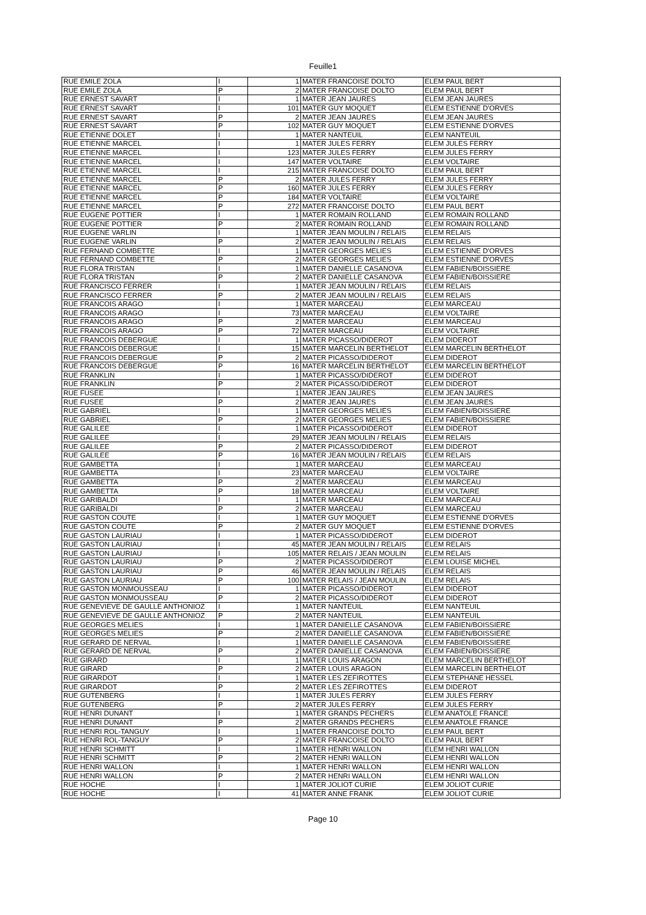Feuille1
| RUE EMILE ZOLA | I | 1 | MATER FRANCOISE DOLTO | ELEM PAUL BERT |
| RUE EMILE ZOLA | P | 2 | MATER FRANCOISE DOLTO | ELEM PAUL BERT |
| RUE ERNEST SAVART | I | 1 | MATER JEAN JAURES | ELEM JEAN JAURES |
| RUE ERNEST SAVART | I | 101 | MATER GUY MOQUET | ELEM ESTIENNE D'ORVES |
| RUE ERNEST SAVART | P | 2 | MATER JEAN JAURES | ELEM JEAN JAURES |
| RUE ERNEST SAVART | P | 102 | MATER GUY MOQUET | ELEM ESTIENNE D'ORVES |
| RUE ETIENNE DOLET | I | 1 | MATER NANTEUIL | ELEM NANTEUIL |
| RUE ETIENNE MARCEL | I | 1 | MATER JULES FERRY | ELEM JULES FERRY |
| RUE ETIENNE MARCEL | I | 123 | MATER JULES FERRY | ELEM JULES FERRY |
| RUE ETIENNE MARCEL | I | 147 | MATER VOLTAIRE | ELEM VOLTAIRE |
| RUE ETIENNE MARCEL | I | 215 | MATER FRANCOISE DOLTO | ELEM PAUL BERT |
| RUE ETIENNE MARCEL | P | 2 | MATER JULES FERRY | ELEM JULES FERRY |
| RUE ETIENNE MARCEL | P | 160 | MATER JULES FERRY | ELEM JULES FERRY |
| RUE ETIENNE MARCEL | P | 184 | MATER VOLTAIRE | ELEM VOLTAIRE |
| RUE ETIENNE MARCEL | P | 272 | MATER FRANCOISE DOLTO | ELEM PAUL BERT |
| RUE EUGENE POTTIER | I | 1 | MATER ROMAIN ROLLAND | ELEM ROMAIN ROLLAND |
| RUE EUGENE POTTIER | P | 2 | MATER ROMAIN ROLLAND | ELEM ROMAIN ROLLAND |
| RUE EUGENE VARLIN | I | 1 | MATER JEAN MOULIN / RELAIS | ELEM RELAIS |
| RUE EUGENE VARLIN | P | 2 | MATER JEAN MOULIN / RELAIS | ELEM RELAIS |
| RUE FERNAND COMBETTE | I | 1 | MATER GEORGES MELIES | ELEM ESTIENNE D'ORVES |
| RUE FERNAND COMBETTE | P | 2 | MATER GEORGES MELIES | ELEM ESTIENNE D'ORVES |
| RUE FLORA TRISTAN | I | 1 | MATER DANIELLE CASANOVA | ELEM FABIEN/BOISSIERE |
| RUE FLORA TRISTAN | P | 2 | MATER DANIELLE CASANOVA | ELEM FABIEN/BOISSIERE |
| RUE FRANCISCO FERRER | I | 1 | MATER JEAN MOULIN / RELAIS | ELEM RELAIS |
| RUE FRANCISCO FERRER | P | 2 | MATER JEAN MOULIN / RELAIS | ELEM RELAIS |
| RUE FRANCOIS ARAGO | I | 1 | MATER MARCEAU | ELEM MARCEAU |
| RUE FRANCOIS ARAGO | I | 73 | MATER MARCEAU | ELEM VOLTAIRE |
| RUE FRANCOIS ARAGO | P | 2 | MATER MARCEAU | ELEM MARCEAU |
| RUE FRANCOIS ARAGO | P | 72 | MATER MARCEAU | ELEM VOLTAIRE |
| RUE FRANCOIS DEBERGUE | I | 1 | MATER PICASSO/DIDEROT | ELEM DIDEROT |
| RUE FRANCOIS DEBERGUE | I | 15 | MATER MARCELIN BERTHELOT | ELEM MARCELIN BERTHELOT |
| RUE FRANCOIS DEBERGUE | P | 2 | MATER PICASSO/DIDEROT | ELEM DIDEROT |
| RUE FRANCOIS DEBERGUE | P | 16 | MATER MARCELIN BERTHELOT | ELEM MARCELIN BERTHELOT |
| RUE FRANKLIN | I | 1 | MATER PICASSO/DIDEROT | ELEM DIDEROT |
| RUE FRANKLIN | P | 2 | MATER PICASSO/DIDEROT | ELEM DIDEROT |
| RUE FUSEE | I | 1 | MATER JEAN JAURES | ELEM JEAN JAURES |
| RUE FUSEE | P | 2 | MATER JEAN JAURES | ELEM JEAN JAURES |
| RUE GABRIEL | I | 1 | MATER GEORGES MELIES | ELEM FABIEN/BOISSIERE |
| RUE GABRIEL | P | 2 | MATER GEORGES MELIES | ELEM FABIEN/BOISSIERE |
| RUE GALILEE | I | 1 | MATER PICASSO/DIDEROT | ELEM DIDEROT |
| RUE GALILEE | I | 29 | MATER JEAN MOULIN / RELAIS | ELEM RELAIS |
| RUE GALILEE | P | 2 | MATER PICASSO/DIDEROT | ELEM DIDEROT |
| RUE GALILEE | P | 16 | MATER JEAN MOULIN / RELAIS | ELEM RELAIS |
| RUE GAMBETTA | I | 1 | MATER MARCEAU | ELEM MARCEAU |
| RUE GAMBETTA | I | 23 | MATER MARCEAU | ELEM VOLTAIRE |
| RUE GAMBETTA | P | 2 | MATER MARCEAU | ELEM MARCEAU |
| RUE GAMBETTA | P | 18 | MATER MARCEAU | ELEM VOLTAIRE |
| RUE GARIBALDI | I | 1 | MATER MARCEAU | ELEM MARCEAU |
| RUE GARIBALDI | P | 2 | MATER MARCEAU | ELEM MARCEAU |
| RUE GASTON COUTE | I | 1 | MATER GUY MOQUET | ELEM ESTIENNE D'ORVES |
| RUE GASTON COUTE | P | 2 | MATER GUY MOQUET | ELEM ESTIENNE D'ORVES |
| RUE GASTON LAURIAU | I | 1 | MATER PICASSO/DIDEROT | ELEM DIDEROT |
| RUE GASTON LAURIAU | I | 45 | MATER JEAN MOULIN / RELAIS | ELEM RELAIS |
| RUE GASTON LAURIAU | I | 105 | MATER RELAIS / JEAN MOULIN | ELEM RELAIS |
| RUE GASTON LAURIAU | P | 2 | MATER PICASSO/DIDEROT | ELEM LOUISE MICHEL |
| RUE GASTON LAURIAU | P | 46 | MATER JEAN MOULIN / RELAIS | ELEM RELAIS |
| RUE GASTON LAURIAU | P | 100 | MATER RELAIS / JEAN MOULIN | ELEM RELAIS |
| RUE GASTON MONMOUSSEAU | I | 1 | MATER PICASSO/DIDEROT | ELEM DIDEROT |
| RUE GASTON MONMOUSSEAU | P | 2 | MATER PICASSO/DIDEROT | ELEM DIDEROT |
| RUE GENEVIEVE DE GAULLE ANTHONIOZ | I | 1 | MATER NANTEUIL | ELEM NANTEUIL |
| RUE GENEVIEVE DE GAULLE ANTHONIOZ | P | 2 | MATER NANTEUIL | ELEM NANTEUIL |
| RUE GEORGES MELIES | I | 1 | MATER DANIELLE CASANOVA | ELEM FABIEN/BOISSIERE |
| RUE GEORGES MELIES | P | 2 | MATER DANIELLE CASANOVA | ELEM FABIEN/BOISSIERE |
| RUE GERARD DE NERVAL | I | 1 | MATER DANIELLE CASANOVA | ELEM FABIEN/BOISSIERE |
| RUE GERARD DE NERVAL | P | 2 | MATER DANIELLE CASANOVA | ELEM FABIEN/BOISSIERE |
| RUE GIRARD | I | 1 | MATER LOUIS ARAGON | ELEM MARCELIN BERTHELOT |
| RUE GIRARD | P | 2 | MATER LOUIS ARAGON | ELEM MARCELIN BERTHELOT |
| RUE GIRARDOT | I | 1 | MATER LES ZEFIROTTES | ELEM STEPHANE HESSEL |
| RUE GIRARDOT | P | 2 | MATER LES ZEFIROTTES | ELEM DIDEROT |
| RUE GUTENBERG | I | 1 | MATER JULES FERRY | ELEM JULES FERRY |
| RUE GUTENBERG | P | 2 | MATER JULES FERRY | ELEM JULES FERRY |
| RUE HENRI DUNANT | I | 1 | MATER GRANDS PECHERS | ELEM ANATOLE FRANCE |
| RUE HENRI DUNANT | P | 2 | MATER GRANDS PECHERS | ELEM ANATOLE FRANCE |
| RUE HENRI ROL-TANGUY | I | 1 | MATER FRANCOISE DOLTO | ELEM PAUL BERT |
| RUE HENRI ROL-TANGUY | P | 2 | MATER FRANCOISE DOLTO | ELEM PAUL BERT |
| RUE HENRI SCHMITT | I | 1 | MATER HENRI WALLON | ELEM HENRI WALLON |
| RUE HENRI SCHMITT | P | 2 | MATER HENRI WALLON | ELEM HENRI WALLON |
| RUE HENRI WALLON | I | 1 | MATER HENRI WALLON | ELEM HENRI WALLON |
| RUE HENRI WALLON | P | 2 | MATER HENRI WALLON | ELEM HENRI WALLON |
| RUE HOCHE | I | 1 | MATER JOLIOT CURIE | ELEM JOLIOT CURIE |
| RUE HOCHE | I | 41 | MATER ANNE FRANK | ELEM JOLIOT CURIE |
Page 10